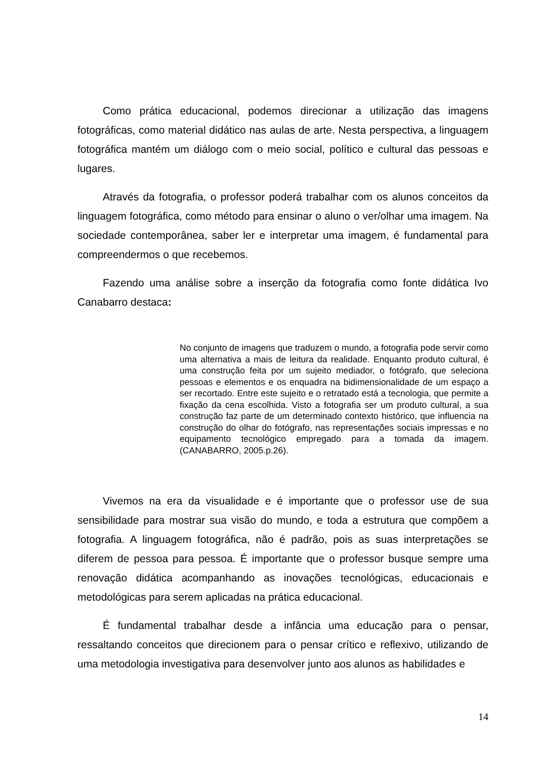Como prática educacional, podemos direcionar a utilização das imagens fotográficas, como material didático nas aulas de arte. Nesta perspectiva, a linguagem fotográfica mantém um diálogo com o meio social, político e cultural das pessoas e lugares.
Através da fotografia, o professor poderá trabalhar com os alunos conceitos da linguagem fotográfica, como método para ensinar o aluno o ver/olhar uma imagem. Na sociedade contemporânea, saber ler e interpretar uma imagem, é fundamental para compreendermos o que recebemos.
Fazendo uma análise sobre a inserção da fotografia como fonte didática Ivo Canabarro destaca:
No conjunto de imagens que traduzem o mundo, a fotografia pode servir como uma alternativa a mais de leitura da realidade. Enquanto produto cultural, é uma construção feita por um sujeito mediador, o fotógrafo, que seleciona pessoas e elementos e os enquadra na bidimensionalidade de um espaço a ser recortado. Entre este sujeito e o retratado está a tecnologia, que permite a fixação da cena escolhida. Visto a fotografia ser um produto cultural, a sua construção faz parte de um determinado contexto histórico, que influencia na construção do olhar do fotógrafo, nas representações sociais impressas e no equipamento tecnológico empregado para a tomada da imagem. (CANABARRO, 2005.p.26).
Vivemos na era da visualidade e é importante que o professor use de sua sensibilidade para mostrar sua visão do mundo, e toda a estrutura que compõem a fotografia. A linguagem fotográfica, não é padrão, pois as suas interpretações se diferem de pessoa para pessoa. É importante que o professor busque sempre uma renovação didática acompanhando as inovações tecnológicas, educacionais e metodológicas para serem aplicadas na prática educacional.
É fundamental trabalhar desde a infância uma educação para o pensar, ressaltando conceitos que direcionem para o pensar crítico e reflexivo, utilizando de uma metodologia investigativa para desenvolver junto aos alunos as habilidades e
14